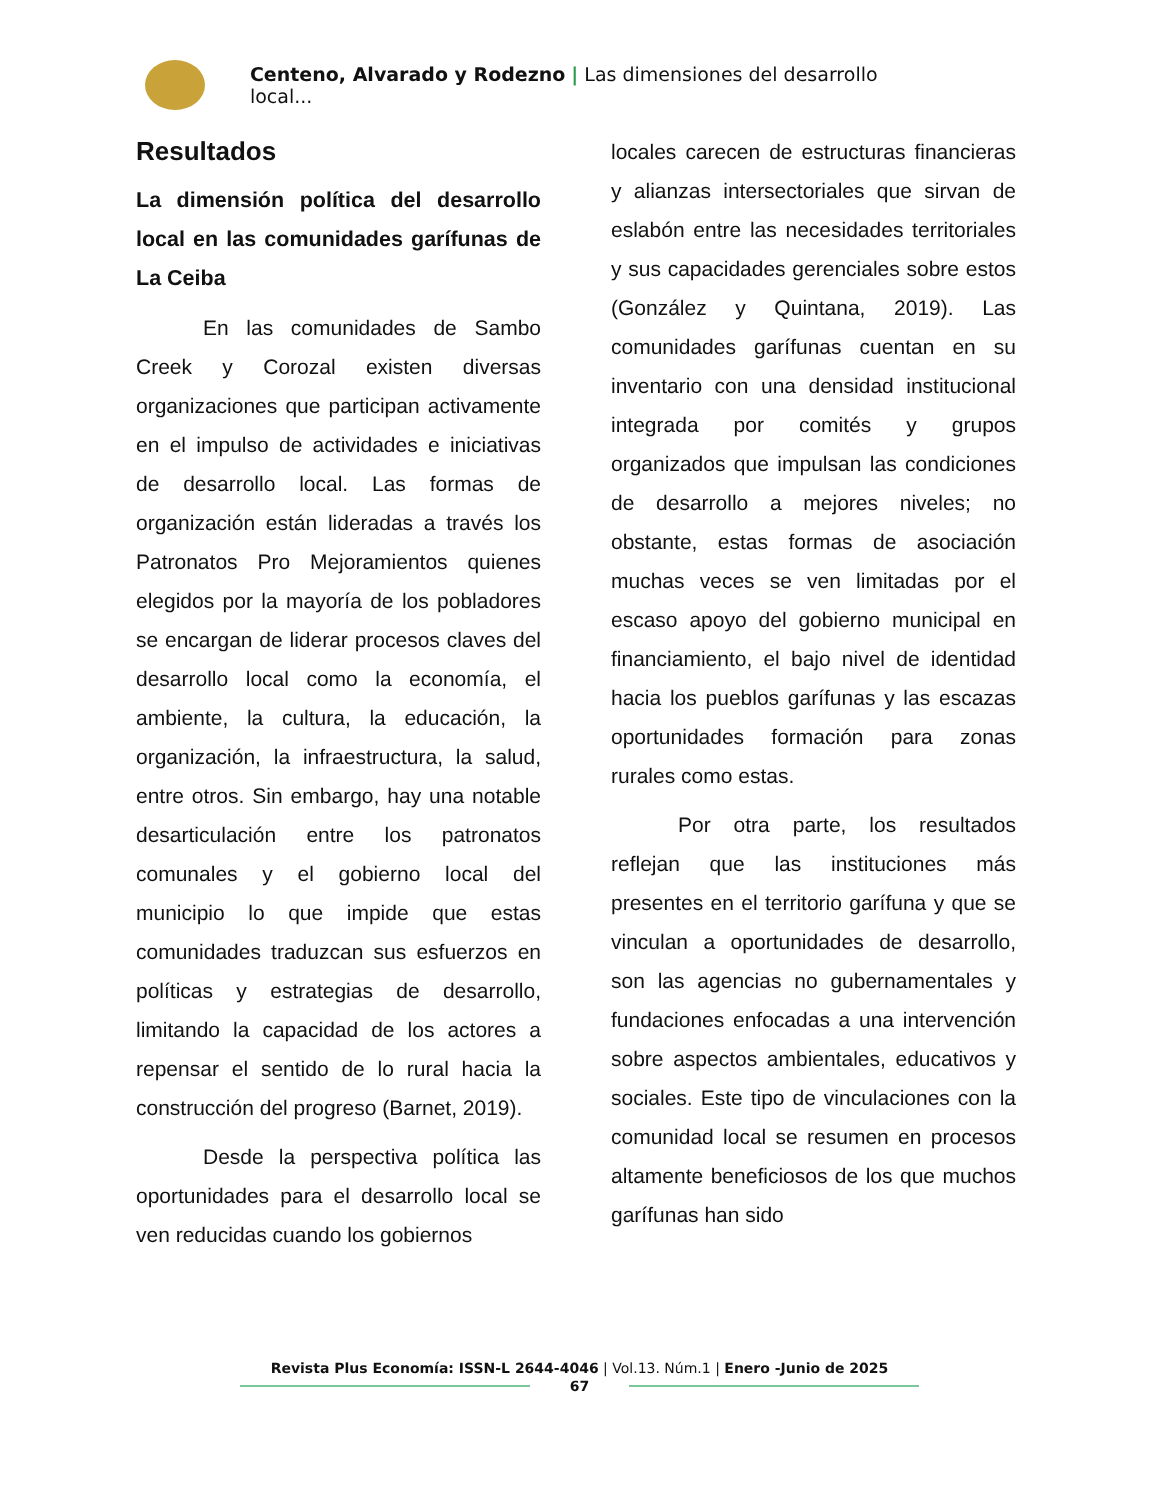Centeno, Alvarado y Rodezno | Las dimensiones del desarrollo local...
Resultados
La dimensión política del desarrollo local en las comunidades garífunas de La Ceiba
En las comunidades de Sambo Creek y Corozal existen diversas organizaciones que participan activamente en el impulso de actividades e iniciativas de desarrollo local. Las formas de organización están lideradas a través los Patronatos Pro Mejoramientos quienes elegidos por la mayoría de los pobladores se encargan de liderar procesos claves del desarrollo local como la economía, el ambiente, la cultura, la educación, la organización, la infraestructura, la salud, entre otros. Sin embargo, hay una notable desarticulación entre los patronatos comunales y el gobierno local del municipio lo que impide que estas comunidades traduzcan sus esfuerzos en políticas y estrategias de desarrollo, limitando la capacidad de los actores a repensar el sentido de lo rural hacia la construcción del progreso (Barnet, 2019).
Desde la perspectiva política las oportunidades para el desarrollo local se ven reducidas cuando los gobiernos
locales carecen de estructuras financieras y alianzas intersectoriales que sirvan de eslabón entre las necesidades territoriales y sus capacidades gerenciales sobre estos (González y Quintana, 2019). Las comunidades garífunas cuentan en su inventario con una densidad institucional integrada por comités y grupos organizados que impulsan las condiciones de desarrollo a mejores niveles; no obstante, estas formas de asociación muchas veces se ven limitadas por el escaso apoyo del gobierno municipal en financiamiento, el bajo nivel de identidad hacia los pueblos garífunas y las escazas oportunidades formación para zonas rurales como estas.
Por otra parte, los resultados reflejan que las instituciones más presentes en el territorio garífuna y que se vinculan a oportunidades de desarrollo, son las agencias no gubernamentales y fundaciones enfocadas a una intervención sobre aspectos ambientales, educativos y sociales. Este tipo de vinculaciones con la comunidad local se resumen en procesos altamente beneficiosos de los que muchos garífunas han sido
Revista Plus Economía: ISSN-L 2644-4046 | Vol.13. Núm.1 | Enero -Junio de 2025
67